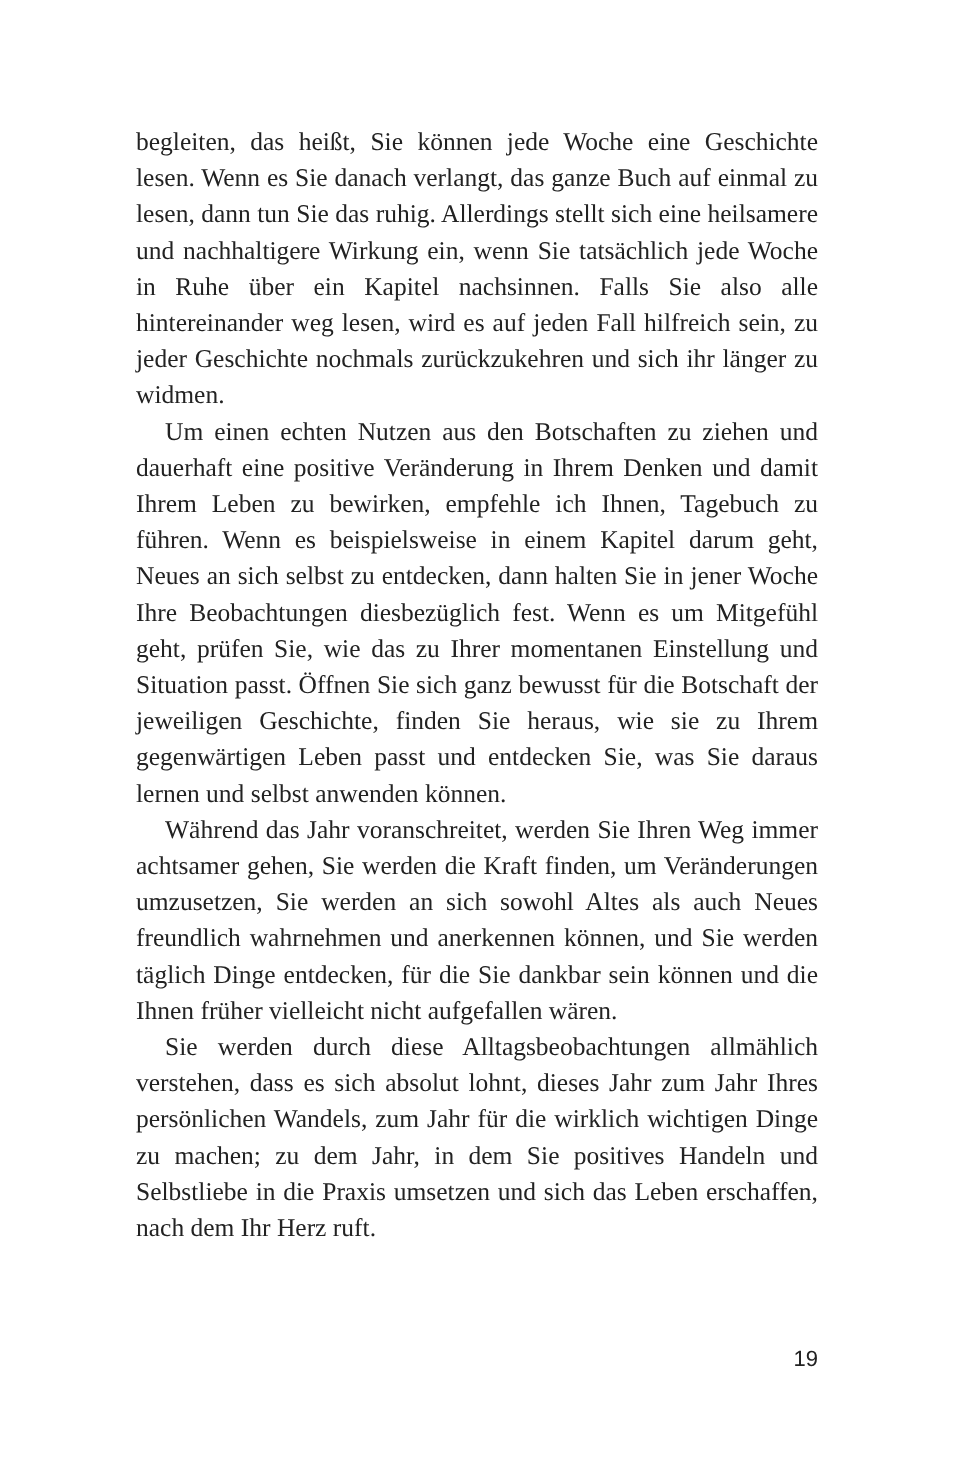begleiten, das heißt, Sie können jede Woche eine Geschichte lesen. Wenn es Sie danach verlangt, das ganze Buch auf einmal zu lesen, dann tun Sie das ruhig. Allerdings stellt sich eine heilsamere und nachhaltigere Wirkung ein, wenn Sie tatsächlich jede Woche in Ruhe über ein Kapitel nachsinnen. Falls Sie also alle hintereinander weg lesen, wird es auf jeden Fall hilfreich sein, zu jeder Geschichte nochmals zurückzukehren und sich ihr länger zu widmen.
Um einen echten Nutzen aus den Botschaften zu ziehen und dauerhaft eine positive Veränderung in Ihrem Denken und damit Ihrem Leben zu bewirken, empfehle ich Ihnen, Tagebuch zu führen. Wenn es beispielsweise in einem Kapitel darum geht, Neues an sich selbst zu entdecken, dann halten Sie in jener Woche Ihre Beobachtungen diesbezüglich fest. Wenn es um Mitgefühl geht, prüfen Sie, wie das zu Ihrer momentanen Einstellung und Situation passt. Öffnen Sie sich ganz bewusst für die Botschaft der jeweiligen Geschichte, finden Sie heraus, wie sie zu Ihrem gegenwärtigen Leben passt und entdecken Sie, was Sie daraus lernen und selbst anwenden können.
Während das Jahr voranschreitet, werden Sie Ihren Weg immer achtsamer gehen, Sie werden die Kraft finden, um Veränderungen umzusetzen, Sie werden an sich sowohl Altes als auch Neues freundlich wahrnehmen und anerkennen können, und Sie werden täglich Dinge entdecken, für die Sie dankbar sein können und die Ihnen früher vielleicht nicht aufgefallen wären.
Sie werden durch diese Alltagsbeobachtungen allmählich verstehen, dass es sich absolut lohnt, dieses Jahr zum Jahr Ihres persönlichen Wandels, zum Jahr für die wirklich wichtigen Dinge zu machen; zu dem Jahr, in dem Sie positives Handeln und Selbstliebe in die Praxis umsetzen und sich das Leben erschaffen, nach dem Ihr Herz ruft.
19